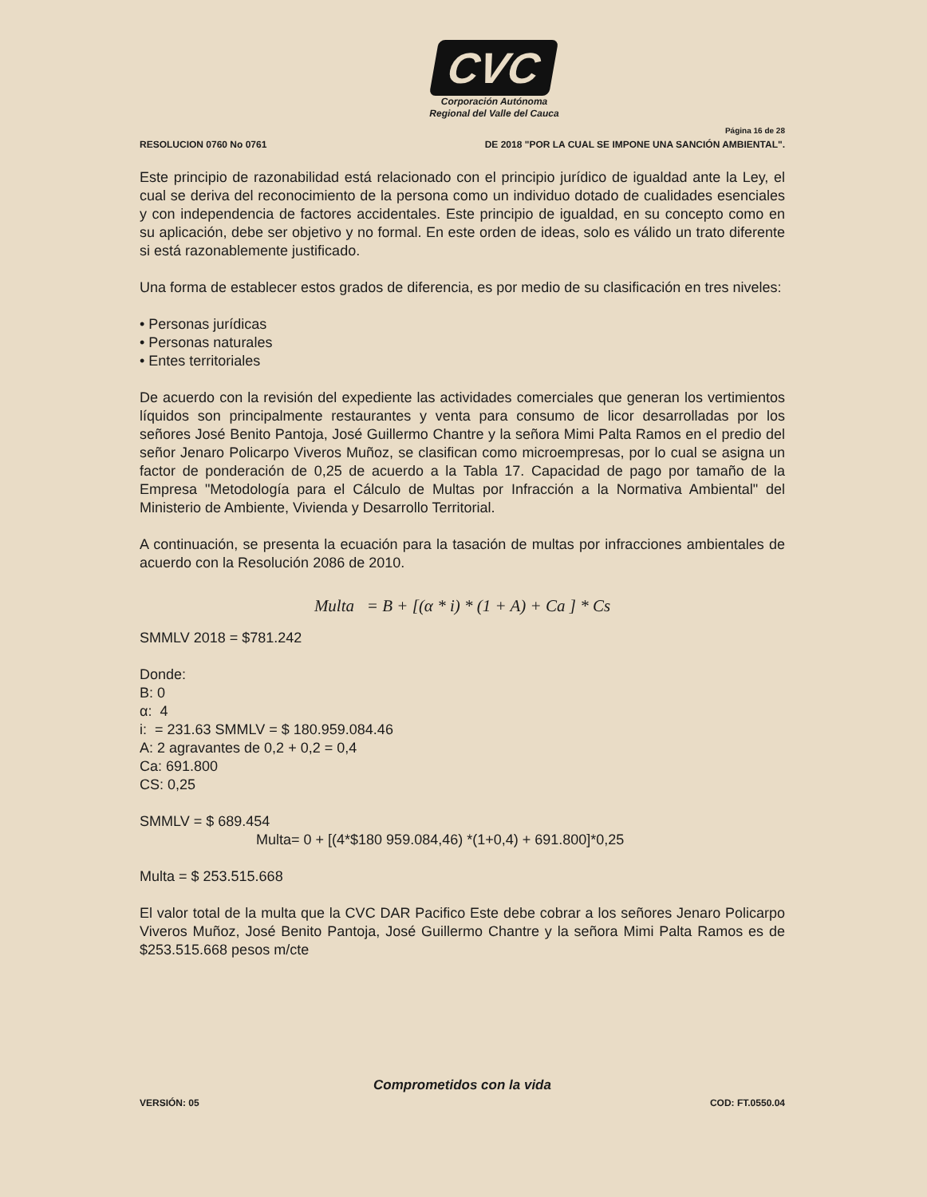CVC
Corporación Autónoma
Regional del Valle del Cauca
Página 16 de 28
RESOLUCION 0760 No 0761 DE 2018 "POR LA CUAL SE IMPONE UNA SANCIÓN AMBIENTAL".
Este principio de razonabilidad está relacionado con el principio jurídico de igualdad ante la Ley, el cual se deriva del reconocimiento de la persona como un individuo dotado de cualidades esenciales y con independencia de factores accidentales. Este principio de igualdad, en su concepto como en su aplicación, debe ser objetivo y no formal. En este orden de ideas, solo es válido un trato diferente si está razonablemente justificado.
Una forma de establecer estos grados de diferencia, es por medio de su clasificación en tres niveles:
• Personas jurídicas
• Personas naturales
• Entes territoriales
De acuerdo con la revisión del expediente las actividades comerciales que generan los vertimientos líquidos son principalmente restaurantes y venta para consumo de licor desarrolladas por los señores José Benito Pantoja, José Guillermo Chantre y la señora Mimi Palta Ramos en el predio del señor Jenaro Policarpo Viveros Muñoz, se clasifican como microempresas, por lo cual se asigna un factor de ponderación de 0,25 de acuerdo a la Tabla 17. Capacidad de pago por tamaño de la Empresa "Metodología para el Cálculo de Multas por Infracción a la Normativa Ambiental" del Ministerio de Ambiente, Vivienda y Desarrollo Territorial.
A continuación, se presenta la ecuación para la tasación de multas por infracciones ambientales de acuerdo con la Resolución 2086 de 2010.
Multa = B + [(α * i) * (1 + A) + Ca ] * Cs
SMMLV 2018 = $781.242
Donde:
B: 0
α: 4
i: = 231.63 SMMLV = $ 180.959.084.46
A: 2 agravantes de 0,2 + 0,2 = 0,4
Ca: 691.800
CS: 0,25
SMMLV = $ 689.454
Multa= 0 + [(4*$180 959.084,46) *(1+0,4) + 691.800]*0,25
Multa = $ 253.515.668
El valor total de la multa que la CVC DAR Pacifico Este debe cobrar a los señores Jenaro Policarpo Viveros Muñoz, José Benito Pantoja, José Guillermo Chantre y la señora Mimi Palta Ramos es de $253.515.668 pesos m/cte
Comprometidos con la vida
VERSIÓN: 05 COD: FT.0550.04